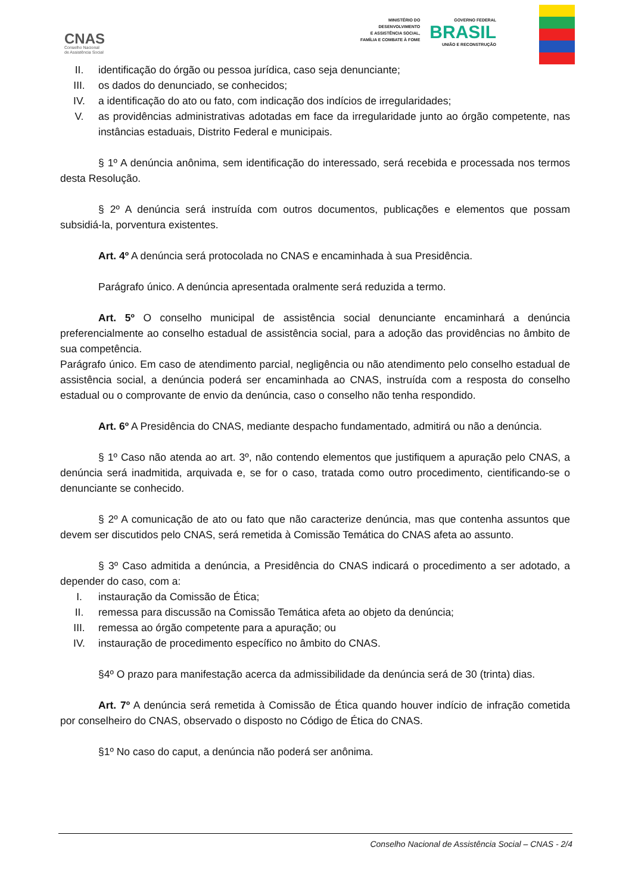CNAS
Conselho Nacional
de Assistência Social
MINISTÉRIO DO
DESENVOLVIMENTO
E ASSISTÊNCIA SOCIAL,
FAMÍLIA E COMBATE À FOME
GOVERNO FEDERAL
BRASIL
UNIÃO E RECONSTRUÇÃO
II. identificação do órgão ou pessoa jurídica, caso seja denunciante;
III. os dados do denunciado, se conhecidos;
IV. a identificação do ato ou fato, com indicação dos indícios de irregularidades;
V. as providências administrativas adotadas em face da irregularidade junto ao órgão competente, nas instâncias estaduais, Distrito Federal e municipais.
§ 1º A denúncia anônima, sem identificação do interessado, será recebida e processada nos termos desta Resolução.
§ 2º A denúncia será instruída com outros documentos, publicações e elementos que possam subsidiá-la, porventura existentes.
Art. 4º A denúncia será protocolada no CNAS e encaminhada à sua Presidência.
Parágrafo único. A denúncia apresentada oralmente será reduzida a termo.
Art. 5º O conselho municipal de assistência social denunciante encaminhará a denúncia preferencialmente ao conselho estadual de assistência social, para a adoção das providências no âmbito de sua competência.
Parágrafo único. Em caso de atendimento parcial, negligência ou não atendimento pelo conselho estadual de assistência social, a denúncia poderá ser encaminhada ao CNAS, instruída com a resposta do conselho estadual ou o comprovante de envio da denúncia, caso o conselho não tenha respondido.
Art. 6º A Presidência do CNAS, mediante despacho fundamentado, admitirá ou não a denúncia.
§ 1º Caso não atenda ao art. 3º, não contendo elementos que justifiquem a apuração pelo CNAS, a denúncia será inadmitida, arquivada e, se for o caso, tratada como outro procedimento, cientificando-se o denunciante se conhecido.
§ 2º A comunicação de ato ou fato que não caracterize denúncia, mas que contenha assuntos que devem ser discutidos pelo CNAS, será remetida à Comissão Temática do CNAS afeta ao assunto.
§ 3º Caso admitida a denúncia, a Presidência do CNAS indicará o procedimento a ser adotado, a depender do caso, com a:
I. instauração da Comissão de Ética;
II. remessa para discussão na Comissão Temática afeta ao objeto da denúncia;
III. remessa ao órgão competente para a apuração; ou
IV. instauração de procedimento específico no âmbito do CNAS.
§4º O prazo para manifestação acerca da admissibilidade da denúncia será de 30 (trinta) dias.
Art. 7º A denúncia será remetida à Comissão de Ética quando houver indício de infração cometida por conselheiro do CNAS, observado o disposto no Código de Ética do CNAS.
§1º No caso do caput, a denúncia não poderá ser anônima.
Conselho Nacional de Assistência Social – CNAS - 2/4